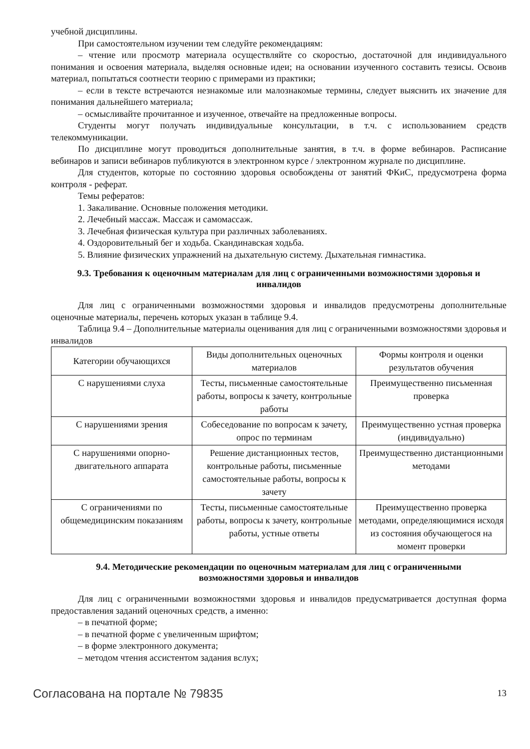учебной дисциплины.
При самостоятельном изучении тем следуйте рекомендациям:
– чтение или просмотр материала осуществляйте со скоростью, достаточной для индивидуального понимания и освоения материала, выделяя основные идеи; на основании изученного составить тезисы. Освоив материал, попытаться соотнести теорию с примерами из практики;
– если в тексте встречаются незнакомые или малознакомые термины, следует выяснить их значение для понимания дальнейшего материала;
– осмысливайте прочитанное и изученное, отвечайте на предложенные вопросы.
Студенты могут получать индивидуальные консультации, в т.ч. с использованием средств телекоммуникации.
По дисциплине могут проводиться дополнительные занятия, в т.ч. в форме вебинаров. Расписание вебинаров и записи вебинаров публикуются в электронном курсе / электронном журнале по дисциплине.
Для студентов, которые по состоянию здоровья освобождены от занятий ФКиС, предусмотрена форма контроля - реферат.
Темы рефератов:
1. Закаливание. Основные положения методики.
2. Лечебный массаж. Массаж и самомассаж.
3. Лечебная физическая культура при различных заболеваниях.
4. Оздоровительный бег и ходьба. Скандинавская ходьба.
5. Влияние физических упражнений на дыхательную систему. Дыхательная гимнастика.
9.3. Требования к оценочным материалам для лиц с ограниченными возможностями здоровья и инвалидов
Для лиц с ограниченными возможностями здоровья и инвалидов предусмотрены дополнительные оценочные материалы, перечень которых указан в таблице 9.4.
Таблица 9.4 – Дополнительные материалы оценивания для лиц с ограниченными возможностями здоровья и инвалидов
| Категории обучающихся | Виды дополнительных оценочных материалов | Формы контроля и оценки результатов обучения |
| С нарушениями слуха | Тесты, письменные самостоятельные работы, вопросы к зачету, контрольные работы | Преимущественно письменная проверка |
| С нарушениями зрения | Собеседование по вопросам к зачету, опрос по терминам | Преимущественно устная проверка (индивидуально) |
| С нарушениями опорно-двигательного аппарата | Решение дистанционных тестов, контрольные работы, письменные самостоятельные работы, вопросы к зачету | Преимущественно дистанционными методами |
| С ограничениями по общемедицинским показаниям | Тесты, письменные самостоятельные работы, вопросы к зачету, контрольные работы, устные ответы | Преимущественно проверка методами, определяющимися исходя из состояния обучающегося на момент проверки |
9.4. Методические рекомендации по оценочным материалам для лиц с ограниченными возможностями здоровья и инвалидов
Для лиц с ограниченными возможностями здоровья и инвалидов предусматривается доступная форма предоставления заданий оценочных средств, а именно:
– в печатной форме;
– в печатной форме с увеличенным шрифтом;
– в форме электронного документа;
– методом чтения ассистентом задания вслух;
Согласована на портале № 79835 13